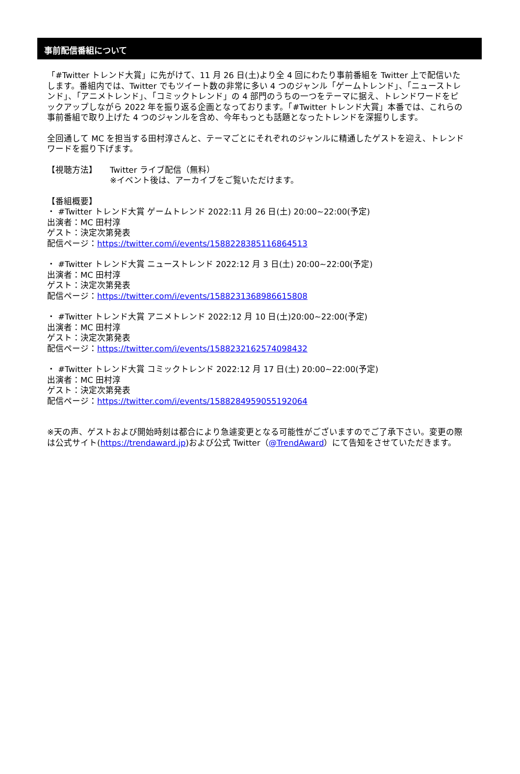事前配信番組について
「#Twitter トレンド大賞」に先がけて、11 月 26 日(土)より全 4 回にわたり事前番組を Twitter 上で配信いたします。番組内では、Twitter でもツイート数の非常に多い 4 つのジャンル「ゲームトレンド」、「ニューストレンド」、「アニメトレンド」、「コミックトレンド」の 4 部門のうちの一つをテーマに据え、トレンドワードをピックアップしながら 2022 年を振り返る企画となっております。「#Twitter トレンド大賞」本番では、これらの事前番組で取り上げた 4 つのジャンルを含め、今年もっとも話題となったトレンドを深掘りします。
全回通して MC を担当する田村淳さんと、テーマごとにそれぞれのジャンルに精通したゲストを迎え、トレンドワードを掘り下げます。
【視聴方法】 Twitter ライブ配信（無料）
※イベント後は、アーカイブをご覧いただけます。
【番組概要】
・ #Twitter トレンド大賞 ゲームトレンド 2022:11 月 26 日(土) 20:00~22:00(予定)
出演者：MC 田村淳
ゲスト：決定次第発表
配信ページ：https://twitter.com/i/events/1588228385116864513
・ #Twitter トレンド大賞 ニューストレンド 2022:12 月 3 日(土) 20:00~22:00(予定)
出演者：MC 田村淳
ゲスト：決定次第発表
配信ページ：https://twitter.com/i/events/1588231368986615808
・ #Twitter トレンド大賞 アニメトレンド 2022:12 月 10 日(土)20:00~22:00(予定)
出演者：MC 田村淳
ゲスト：決定次第発表
配信ページ：https://twitter.com/i/events/1588232162574098432
・ #Twitter トレンド大賞 コミックトレンド 2022:12 月 17 日(土) 20:00~22:00(予定)
出演者：MC 田村淳
ゲスト：決定次第発表
配信ページ：https://twitter.com/i/events/1588284959055192064
※天の声、ゲストおよび開始時刻は都合により急遽変更となる可能性がございますのでご了承下さい。変更の際は公式サイト(https://trendaward.jp)および公式 Twitter（@TrendAward）にて告知をさせていただきます。